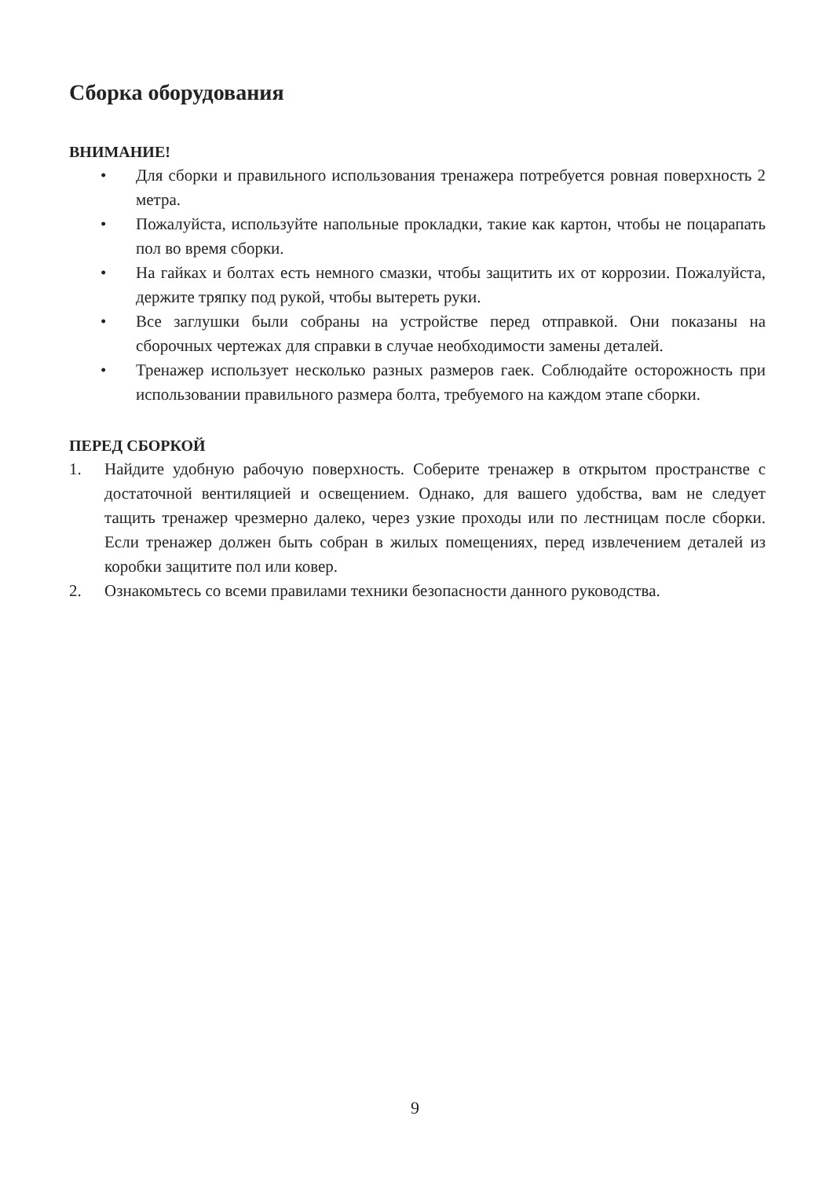Сборка оборудования
ВНИМАНИЕ!
• Для сборки и правильного использования тренажера потребуется ровная поверхность 2 метра.
• Пожалуйста, используйте напольные прокладки, такие как картон, чтобы не поцарапать пол во время сборки.
• На гайках и болтах есть немного смазки, чтобы защитить их от коррозии. Пожалуйста, держите тряпку под рукой, чтобы вытереть руки.
• Все заглушки были собраны на устройстве перед отправкой. Они показаны на сборочных чертежах для справки в случае необходимости замены деталей.
• Тренажер использует несколько разных размеров гаек. Соблюдайте осторожность при использовании правильного размера болта, требуемого на каждом этапе сборки.
ПЕРЕД СБОРКОЙ
1. Найдите удобную рабочую поверхность. Соберите тренажер в открытом пространстве с достаточной вентиляцией и освещением. Однако, для вашего удобства, вам не следует тащить тренажер чрезмерно далеко, через узкие проходы или по лестницам после сборки. Если тренажер должен быть собран в жилых помещениях, перед извлечением деталей из коробки защитите пол или ковер.
2. Ознакомьтесь со всеми правилами техники безопасности данного руководства.
9